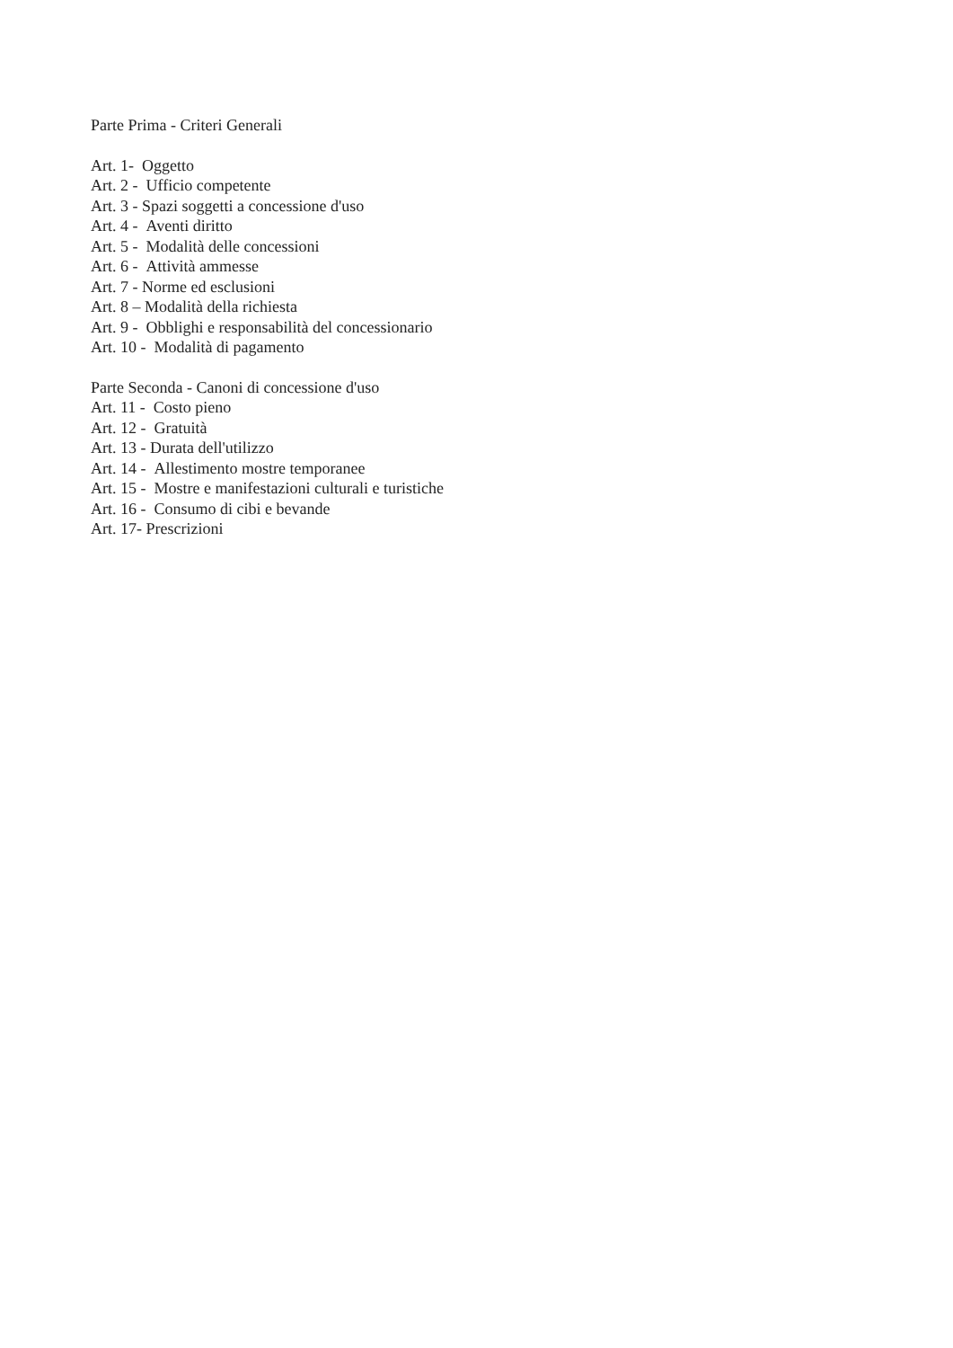Parte Prima - Criteri Generali
Art. 1- Oggetto
Art. 2 - Ufficio competente
Art. 3 - Spazi soggetti a concessione d'uso
Art. 4 - Aventi diritto
Art. 5 - Modalità delle concessioni
Art. 6 - Attività ammesse
Art. 7 - Norme ed esclusioni
Art. 8 – Modalità della richiesta
Art. 9 - Obblighi e responsabilità del concessionario
Art. 10 - Modalità di pagamento
Parte Seconda - Canoni di concessione d'uso
Art. 11 - Costo pieno
Art. 12 - Gratuità
Art. 13 - Durata dell'utilizzo
Art. 14 - Allestimento mostre temporanee
Art. 15 - Mostre e manifestazioni culturali e turistiche
Art. 16 - Consumo di cibi e bevande
Art. 17- Prescrizioni